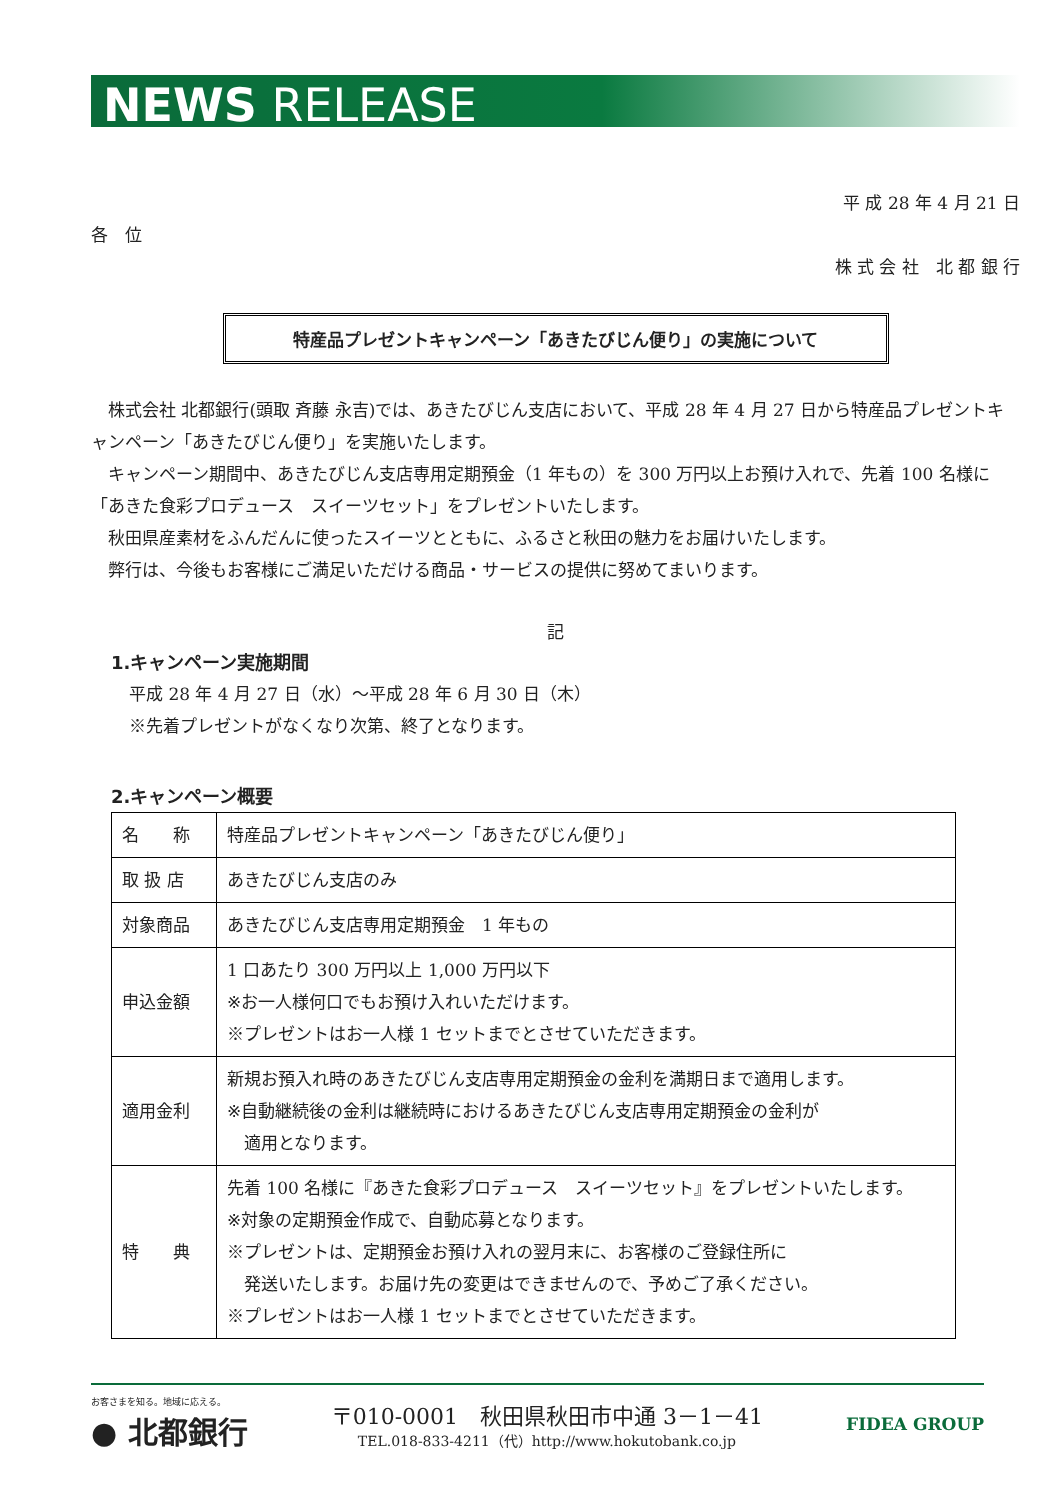NEWS RELEASE
平 成 28 年 4 月 21 日
各　位
株 式 会 社　北 都 銀 行
特産品プレゼントキャンペーン「あきたびじん便り」の実施について
株式会社 北都銀行(頭取 斉藤 永吉)では、あきたびじん支店において、平成 28 年 4 月 27 日から特産品プレゼントキャンペーン「あきたびじん便り」を実施いたします。
キャンペーン期間中、あきたびじん支店専用定期預金（1 年もの）を 300 万円以上お預け入れで、先着 100 名様に「あきた食彩プロデュース　スイーツセット」をプレゼントいたします。
秋田県産素材をふんだんに使ったスイーツとともに、ふるさと秋田の魅力をお届けいたします。
弊行は、今後もお客様にご満足いただける商品・サービスの提供に努めてまいります。
記
1.キャンペーン実施期間
平成 28 年 4 月 27 日（水）～平成 28 年 6 月 30 日（木）
※先着プレゼントがなくなり次第、終了となります。
2.キャンペーン概要
| 名 称 | 特産品プレゼントキャンペーン「あきたびじん便り」 |
| 取 扱 店 | あきたびじん支店のみ |
| 対象商品 | あきたびじん支店専用定期預金 1 年もの |
| 申込金額 | 1 口あたり 300 万円以上 1,000 万円以下 ※お一人様何口でもお預け入れいただけます。 ※プレゼントはお一人様 1 セットまでとさせていただきます。 |
| 適用金利 | 新規お預入れ時のあきたびじん支店専用定期預金の金利を満期日まで適用します。 ※自動継続後の金利は継続時におけるあきたびじん支店専用定期預金の金利が 適用となります。 |
| 特 典 | 先着 100 名様に『あきた食彩プロデュース スイーツセット』をプレゼントいたします。 ※対象の定期預金作成で、自動応募となります。 ※プレゼントは、定期預金お預け入れの翌月末に、お客様のご登録住所に 発送いたします。お届け先の変更はできませんので、予めご了承ください。 ※プレゼントはお一人様 1 セットまでとさせていただきます。 |
お客さまを知る。地域に応える。
● 北都銀行
〒010-0001　秋田県秋田市中通 3－1－41
TEL.018-833-4211（代）http://www.hokutobank.co.jp
FIDEA GROUP